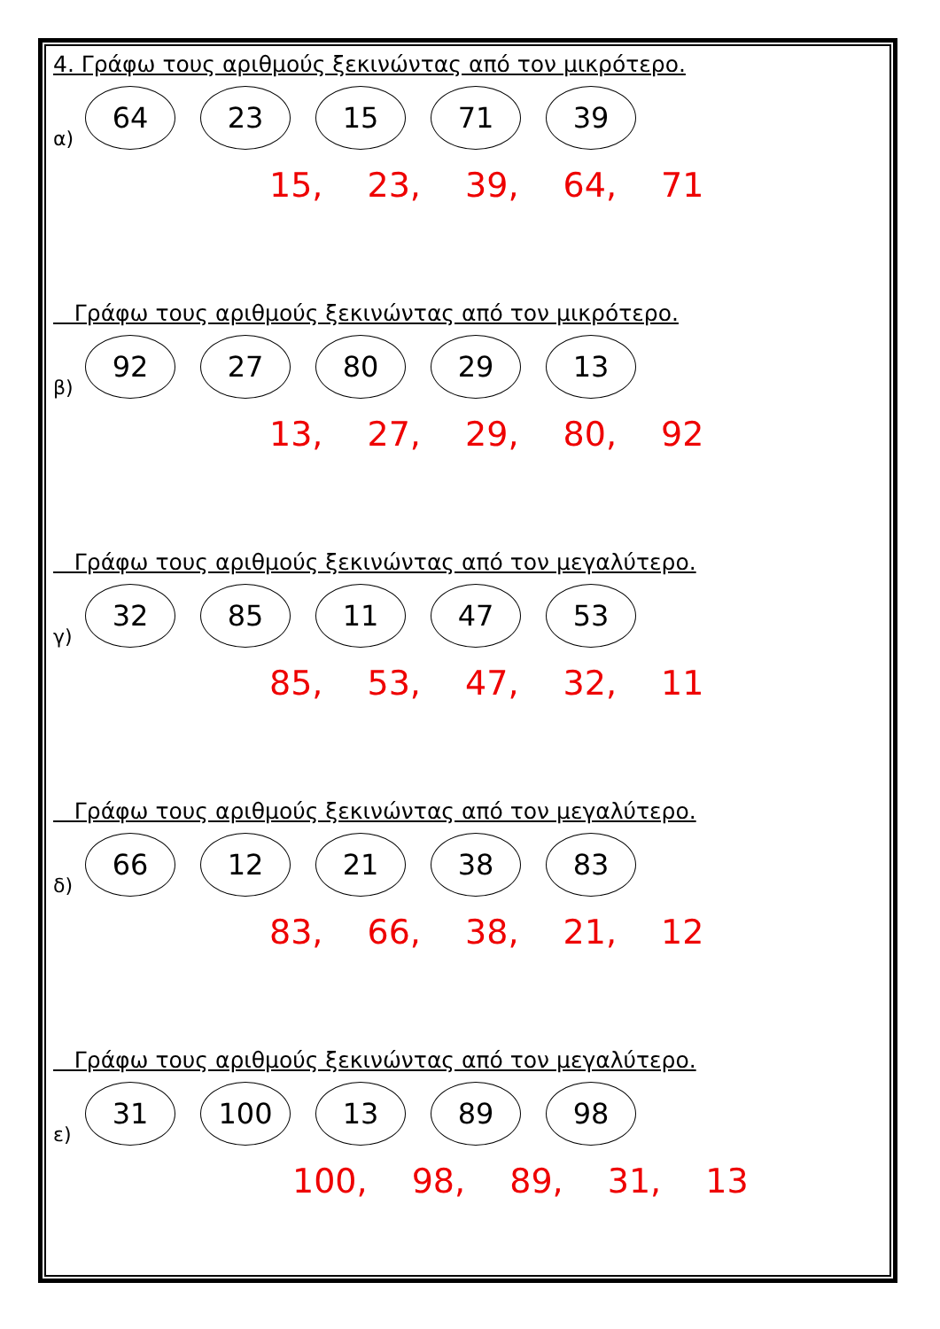4. Γράφω τους αριθμούς ξεκινώντας από τον μικρότερο.
α) 64 23 15 71 39
15, 23, 39, 64, 71
Γράφω τους αριθμούς ξεκινώντας από τον μικρότερο.
β) 92 27 80 29 13
13, 27, 29, 80, 92
Γράφω τους αριθμούς ξεκινώντας από τον μεγαλύτερο.
γ) 32 85 11 47 53
85, 53, 47, 32, 11
Γράφω τους αριθμούς ξεκινώντας από τον μεγαλύτερο.
δ) 66 12 21 38 83
83, 66, 38, 21, 12
Γράφω τους αριθμούς ξεκινώντας από τον μεγαλύτερο.
ε) 31 100 13 89 98
100, 98, 89, 31, 13